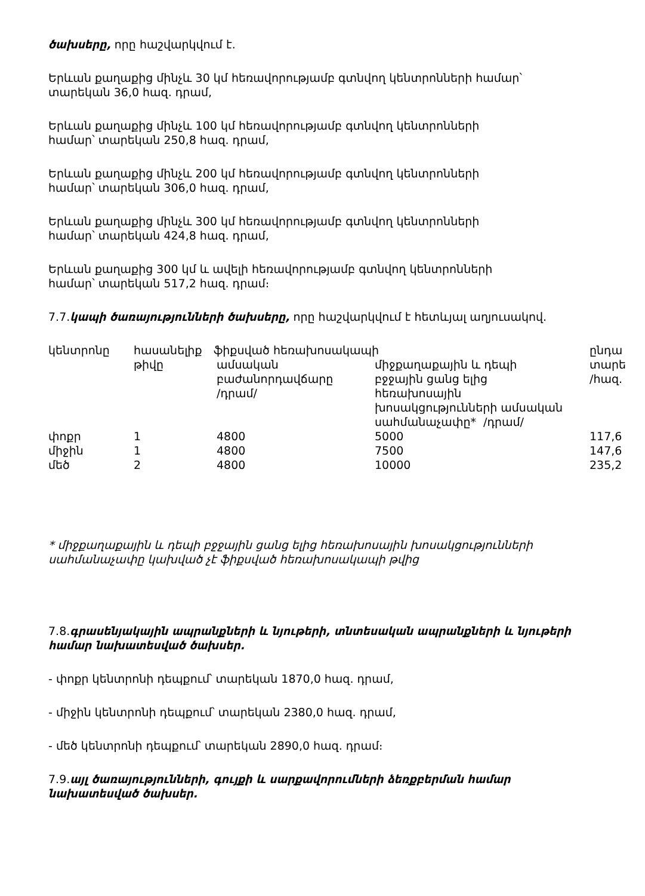ծախսերը, որը հաշվարկվում է.
Երևան քաղաքից մինչև 30 կմ հեռավորությամբ գտնվող կենտրոնների համար՝ տարեկան 36,0 հազ. դրամ,
Երևան քաղաքից մինչև 100 կմ հեռավորությամբ գտնվող կենտրոնների
համար՝ տարեկան 250,8 հազ. դրամ,
Երևան քաղաքից մինչև 200 կմ հեռավորությամբ գտնվող կենտրոնների
համար՝ տարեկան 306,0 հազ. դրամ,
Երևան քաղաքից մինչև 300 կմ հեռավորությամբ գտնվող կենտրոնների
համար՝ տարեկան 424,8 հազ. դրամ,
Երևան քաղաքից 300 կմ և ավելի հեռավորությամբ գտնվող կենտրոնների
համար՝ տարեկան 517,2 հազ. դրամ։
7.7.կապի ծառայությունների ծախսերը, որը հաշվարկվում է հետևյալ աղյուսակով.
| կենտրոնը | հասանելիք թիվը | ֆիքսված հեռախոսակապի | | ընդա տարե /հազ. |
| --- | --- | --- | --- | --- |
| | | ամսական բաժանորդավճարը /դրամ/ | միջքաղաքային և դեպի բջջային ցանց ելից հեռախոսային խոսակցությունների ամսական սահմանաչափը* /դրամ/ | |
| փոքր | 1 | 4800 | 5000 | 117,6 |
| միջին | 1 | 4800 | 7500 | 147,6 |
| մեծ | 2 | 4800 | 10000 | 235,2 |
* միջքաղաքային և դեպի բջջային ցանց ելից հեռախոսային խոսակցությունների սահմանաչափը կախված չէ ֆիքսված հեռախոսակապի թվից
7.8.գրասենյակային ապրանքների և նյութերի, տնտեսական ապրանքների և նյութերի համար նախատեսված ծախսեր.
- փոքր կենտրոնի դեպքում՝ տարեկան 1870,0 հազ. դրամ,
- միջին կենտրոնի դեպքում՝ տարեկան 2380,0 հազ. դրամ,
- մեծ կենտրոնի դեպքում՝ տարեկան 2890,0 հազ. դրամ։
7.9.այլ ծառայությունների, գույքի և սարքավորումների ձեռքբերման համար նախատեսված ծախսեր.